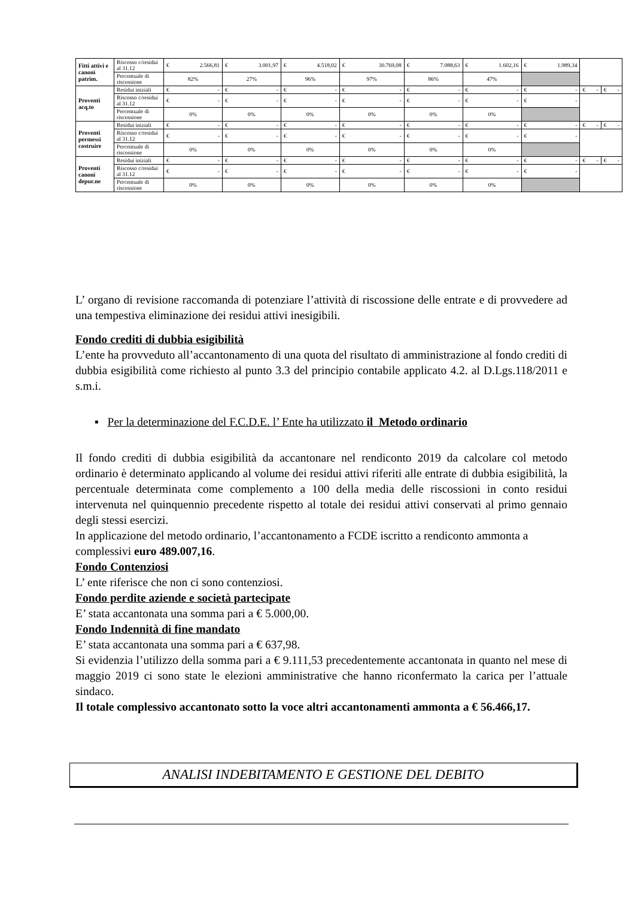| Fitti attivi e canoni patrim. | Riscosso c/residui al 31.12 | € 2.566,81 | € 3.001,97 | € 4.518,02 | € 30.769,08 | € 7.088,63 | € 1.602,16 | € 1.989,34 | | |
| | Percentuale di riscossione | 82% | 27% | 96% | 97% | 86% | 47% | | | |
| Proventi acq.to | Residui iniziali | € - | € - | € - | € - | € - | € - | € - | € - | € - |
| | Riscosso c/residui al 31.12 | € - | € - | € - | € - | € - | € - | € - | | |
| | Percentuale di riscossione | 0% | 0% | 0% | 0% | 0% | 0% | | | |
| Proventi permessi costruire | Residui iniziali | € - | € - | € - | € - | € - | € - | € - | € - | € - |
| | Riscosso c/residui al 31.12 | € - | € - | € - | € - | € - | € - | € - | | |
| | Percentuale di riscossione | 0% | 0% | 0% | 0% | 0% | 0% | | | |
| Proventi canoni depur.ne | Residui iniziali | € - | € - | € - | € - | € - | € - | € - | € - | € - |
| | Riscosso c/residui al 31.12 | € - | € - | € - | € - | € - | € - | € - | | |
| | Percentuale di riscossione | 0% | 0% | 0% | 0% | 0% | 0% | | | |
L’ organo di revisione raccomanda di potenziare l’attività di riscossione delle entrate e di provvedere ad una tempestiva eliminazione dei residui attivi inesigibili.
Fondo crediti di dubbia esigibilità
L’ente ha provveduto all’accantonamento di una quota del risultato di amministrazione al fondo crediti di dubbia esigibilità come richiesto al punto 3.3 del principio contabile applicato 4.2. al D.Lgs.118/2011 e s.m.i.
▪ Per la determinazione del F.C.D.E. l’ Ente ha utilizzato il Metodo ordinario
Il fondo crediti di dubbia esigibilità da accantonare nel rendiconto 2019 da calcolare col metodo ordinario è determinato applicando al volume dei residui attivi riferiti alle entrate di dubbia esigibilità, la percentuale determinata come complemento a 100 della media delle riscossioni in conto residui intervenuta nel quinquennio precedente rispetto al totale dei residui attivi conservati al primo gennaio degli stessi esercizi.
In applicazione del metodo ordinario, l’accantonamento a FCDE iscritto a rendiconto ammonta a complessivi euro 489.007,16.
Fondo Contenziosi
L’ ente riferisce che non ci sono contenziosi.
Fondo perdite aziende e società partecipate
E’ stata accantonata una somma pari a € 5.000,00.
Fondo Indennità di fine mandato
E’ stata accantonata una somma pari a € 637,98.
Si evidenzia l’utilizzo della somma pari a € 9.111,53 precedentemente accantonata in quanto nel mese di maggio 2019 ci sono state le elezioni amministrative che hanno riconfermato la carica per l’attuale sindaco.
Il totale complessivo accantonato sotto la voce altri accantonamenti ammonta a € 56.466,17.
ANALISI INDEBITAMENTO E GESTIONE DEL DEBITO